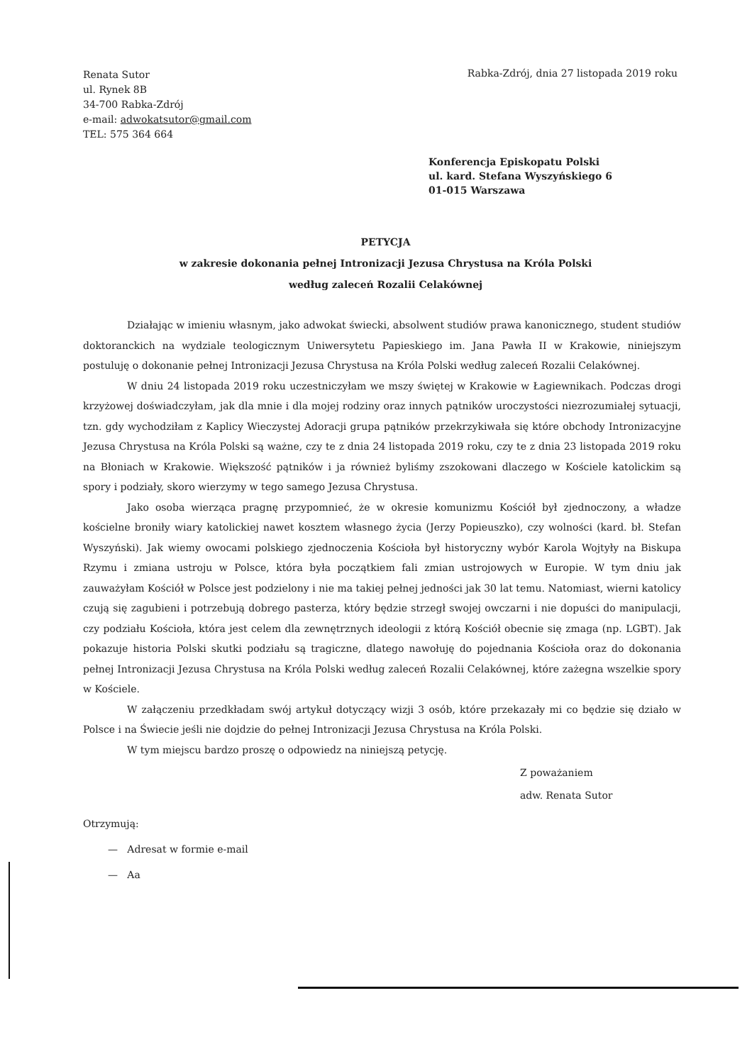Renata Sutor
ul. Rynek 8B
34-700 Rabka-Zdrój
e-mail: adwokatsutor@gmail.com
TEL: 575 364 664
Rabka-Zdrój, dnia 27 listopada 2019 roku
Konferencja Episkopatu Polski
ul. kard. Stefana Wyszyńskiego 6
01-015 Warszawa
PETYCJA
w zakresie dokonania pełnej Intronizacji Jezusa Chrystusa na Króla Polski
według zaleceń Rozalii Celakównej
Działając w imieniu własnym, jako adwokat świecki, absolwent studiów prawa kanonicznego, student studiów doktoranckich na wydziale teologicznym Uniwersytetu Papieskiego im. Jana Pawła II w Krakowie, niniejszym postuluję o dokonanie pełnej Intronizacji Jezusa Chrystusa na Króla Polski według zaleceń Rozalii Celakównej.
W dniu 24 listopada 2019 roku uczestniczyłam we mszy świętej w Krakowie w Łagiewnikach. Podczas drogi krzyżowej doświadczyłam, jak dla mnie i dla mojej rodziny oraz innych pątników uroczystości niezrozumiałej sytuacji, tzn. gdy wychodziłam z Kaplicy Wieczystej Adoracji grupa pątników przekrzykiwała się które obchody Intronizacyjne Jezusa Chrystusa na Króla Polski są ważne, czy te z dnia 24 listopada 2019 roku, czy te z dnia 23 listopada 2019 roku na Błoniach w Krakowie. Większość pątników i ja również byliśmy zszokowani dlaczego w Kościele katolickim są spory i podziały, skoro wierzymy w tego samego Jezusa Chrystusa.
Jako osoba wierząca pragnę przypomnieć, że w okresie komunizmu Kościół był zjednoczony, a władze kościelne broniły wiary katolickiej nawet kosztem własnego życia (Jerzy Popieuszko), czy wolności (kard. bł. Stefan Wyszyński). Jak wiemy owocami polskiego zjednoczenia Kościoła był historyczny wybór Karola Wojtyły na Biskupa Rzymu i zmiana ustroju w Polsce, która była początkiem fali zmian ustrojowych w Europie. W tym dniu jak zauważyłam Kościół w Polsce jest podzielony i nie ma takiej pełnej jedności jak 30 lat temu. Natomiast, wierni katolicy czują się zagubieni i potrzebują dobrego pasterza, który będzie strzegł swojej owczarni i nie dopuści do manipulacji, czy podziału Kościoła, która jest celem dla zewnętrznych ideologii z którą Kościół obecnie się zmaga (np. LGBT). Jak pokazuje historia Polski skutki podziału są tragiczne, dlatego nawołuję do pojednania Kościoła oraz do dokonania pełnej Intronizacji Jezusa Chrystusa na Króla Polski według zaleceń Rozalii Celakównej, które zażegna wszelkie spory w Kościele.
W załączeniu przedkładam swój artykuł dotyczący wizji 3 osób, które przekazały mi co będzie się działo w Polsce i na Świecie jeśli nie dojdzie do pełnej Intronizacji Jezusa Chrystusa na Króla Polski.
W tym miejscu bardzo proszę o odpowiedz na niniejszą petycję.
Z poważaniem
adw. Renata Sutor
Otrzymują:
— Adresat w formie e-mail
— Aa